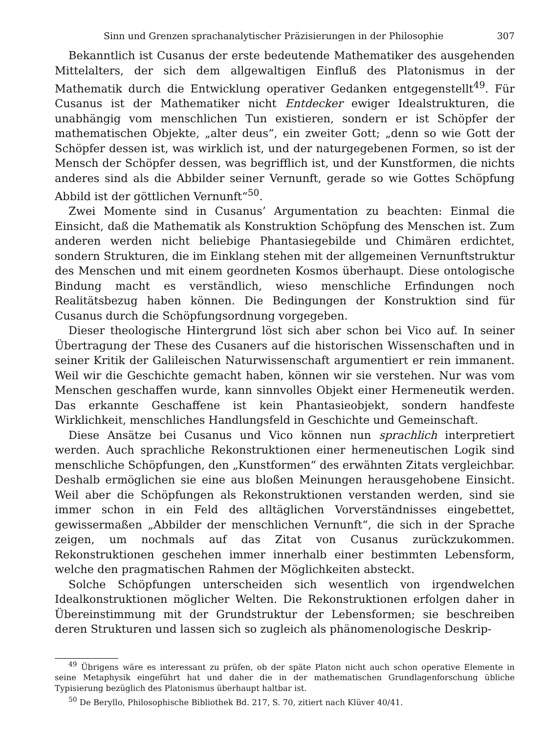Sinn und Grenzen sprachanalytischer Präzisierungen in der Philosophie 307
Bekanntlich ist Cusanus der erste bedeutende Mathematiker des ausgehenden Mittelalters, der sich dem allgewaltigen Einfluß des Platonismus in der Mathematik durch die Entwicklung operativer Gedanken entgegenstellt<sup>49</sup>. Für Cusanus ist der Mathematiker nicht Entdecker ewiger Idealstrukturen, die unabhängig vom menschlichen Tun existieren, sondern er ist Schöpfer der mathematischen Objekte, „alter deus“, ein zweiter Gott; „denn so wie Gott der Schöpfer dessen ist, was wirklich ist, und der naturgegebenen Formen, so ist der Mensch der Schöpfer dessen, was begrifflich ist, und der Kunstformen, die nichts anderes sind als die Abbilder seiner Vernunft, gerade so wie Gottes Schöpfung Abbild ist der göttlichen Vernunft“<sup>50</sup>.
Zwei Momente sind in Cusanus’ Argumentation zu beachten: Einmal die Einsicht, daß die Mathematik als Konstruktion Schöpfung des Menschen ist. Zum anderen werden nicht beliebige Phantasiegebilde und Chimären erdichtet, sondern Strukturen, die im Einklang stehen mit der allgemeinen Vernunftstruktur des Menschen und mit einem geordneten Kosmos überhaupt. Diese ontologische Bindung macht es verständlich, wieso menschliche Erfindungen noch Realitätsbezug haben können. Die Bedingungen der Konstruktion sind für Cusanus durch die Schöpfungsordnung vorgegeben.
Dieser theologische Hintergrund löst sich aber schon bei Vico auf. In seiner Übertragung der These des Cusaners auf die historischen Wissenschaften und in seiner Kritik der Galileischen Naturwissenschaft argumentiert er rein immanent. Weil wir die Geschichte gemacht haben, können wir sie verstehen. Nur was vom Menschen geschaffen wurde, kann sinnvolles Objekt einer Hermeneutik werden. Das erkannte Geschaffene ist kein Phantasieobjekt, sondern handfeste Wirklichkeit, menschliches Handlungsfeld in Geschichte und Gemeinschaft.
Diese Ansätze bei Cusanus und Vico können nun sprachlich interpretiert werden. Auch sprachliche Rekonstruktionen einer hermeneutischen Logik sind menschliche Schöpfungen, den „Kunstformen“ des erwähnten Zitats vergleichbar. Deshalb ermöglichen sie eine aus bloßen Meinungen herausgehobene Einsicht. Weil aber die Schöpfungen als Rekonstruktionen verstanden werden, sind sie immer schon in ein Feld des alltäglichen Vorverständnisses eingebettet, gewissermaßen „Abbilder der menschlichen Vernunft“, die sich in der Sprache zeigen, um nochmals auf das Zitat von Cusanus zurückzukommen. Rekonstruktionen geschehen immer innerhalb einer bestimmten Lebensform, welche den pragmatischen Rahmen der Möglichkeiten absteckt.
Solche Schöpfungen unterscheiden sich wesentlich von irgendwelchen Idealkonstruktionen möglicher Welten. Die Rekonstruktionen erfolgen daher in Übereinstimmung mit der Grundstruktur der Lebensformen; sie beschreiben deren Strukturen und lassen sich so zugleich als phänomenologische Deskrip-
<sup>49</sup> Übrigens wäre es interessant zu prüfen, ob der späte Platon nicht auch schon operative Elemente in seine Metaphysik eingeführt hat und daher die in der mathematischen Grundlagenforschung übliche Typisierung bezüglich des Platonismus überhaupt haltbar ist.
<sup>50</sup> De Beryllo, Philosophische Bibliothek Bd. 217, S. 70, zitiert nach Klüver 40/41.